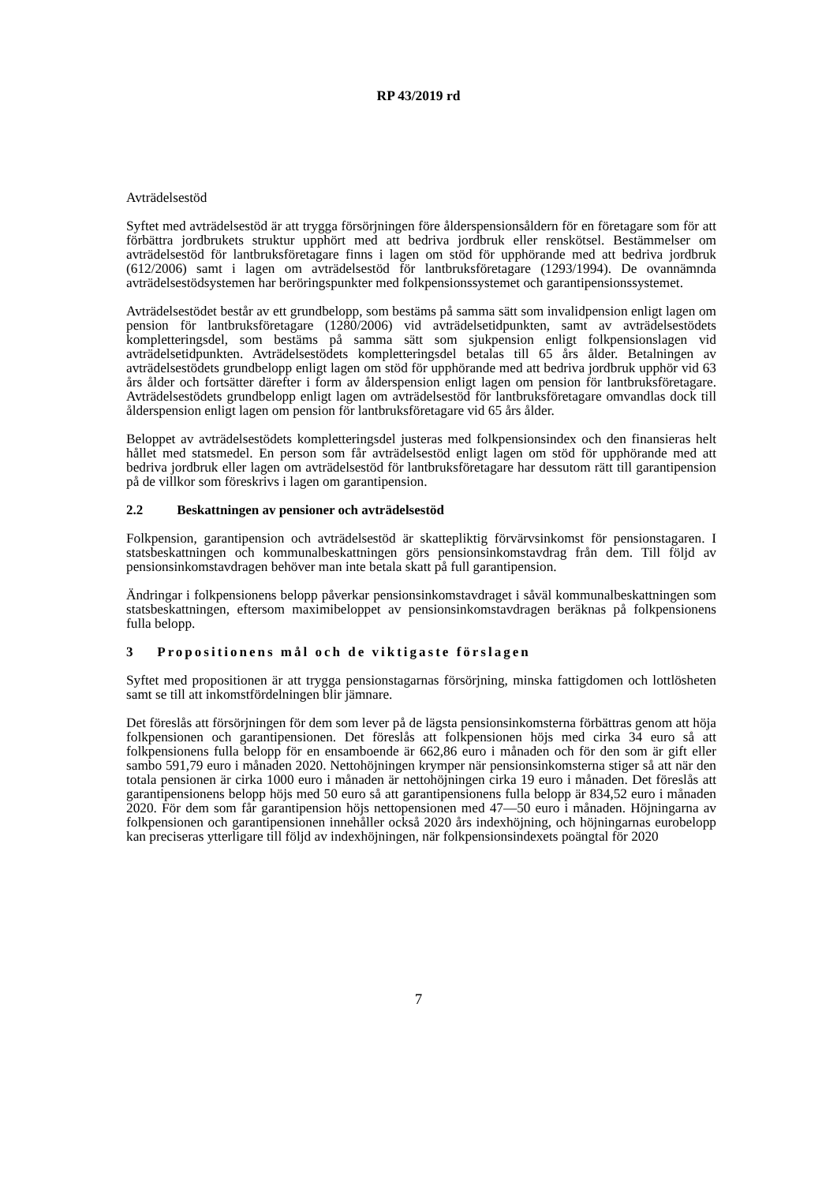RP 43/2019 rd
Avträdelsestöd
Syftet med avträdelsestöd är att trygga försörjningen före ålderspensionsåldern för en företagare som för att förbättra jordbrukets struktur upphört med att bedriva jordbruk eller renskötsel. Bestämmelser om avträdelsestöd för lantbruksföretagare finns i lagen om stöd för upphörande med att bedriva jordbruk (612/2006) samt i lagen om avträdelsestöd för lantbruksföretagare (1293/1994). De ovannämnda avträdelsestödsystemen har beröringspunkter med folkpensionssystemet och garantipensionssystemet.
Avträdelsestödet består av ett grundbelopp, som bestäms på samma sätt som invalidpension enligt lagen om pension för lantbruksföretagare (1280/2006) vid avträdelsetidpunkten, samt av avträdelsestödets kompletteringsdel, som bestäms på samma sätt som sjukpension enligt folkpensionslagen vid avträdelsetidpunkten. Avträdelsestödets kompletteringsdel betalas till 65 års ålder. Betalningen av avträdelsestödets grundbelopp enligt lagen om stöd för upphörande med att bedriva jordbruk upphör vid 63 års ålder och fortsätter därefter i form av ålderspension enligt lagen om pension för lantbruksföretagare. Avträdelsestödets grundbelopp enligt lagen om avträdelsestöd för lantbruksföretagare omvandlas dock till ålderspension enligt lagen om pension för lantbruksföretagare vid 65 års ålder.
Beloppet av avträdelsestödets kompletteringsdel justeras med folkpensionsindex och den finansieras helt hållet med statsmedel. En person som får avträdelsestöd enligt lagen om stöd för upphörande med att bedriva jordbruk eller lagen om avträdelsestöd för lantbruksföretagare har dessutom rätt till garantipension på de villkor som föreskrivs i lagen om garantipension.
2.2 Beskattningen av pensioner och avträdelsestöd
Folkpension, garantipension och avträdelsestöd är skattepliktig förvärvsinkomst för pensionstagaren. I statsbeskattningen och kommunalbeskattningen görs pensionsinkomstavdrag från dem. Till följd av pensionsinkomstavdragen behöver man inte betala skatt på full garantipension.
Ändringar i folkpensionens belopp påverkar pensionsinkomstavdraget i såväl kommunalbeskattningen som statsbeskattningen, eftersom maximibeloppet av pensionsinkomstavdragen beräknas på folkpensionens fulla belopp.
3 Propositionens mål och de viktigaste förslagen
Syftet med propositionen är att trygga pensionstagarnas försörjning, minska fattigdomen och lottlösheten samt se till att inkomstfördelningen blir jämnare.
Det föreslås att försörjningen för dem som lever på de lägsta pensionsinkomsterna förbättras genom att höja folkpensionen och garantipensionen. Det föreslås att folkpensionen höjs med cirka 34 euro så att folkpensionens fulla belopp för en ensamboende är 662,86 euro i månaden och för den som är gift eller sambo 591,79 euro i månaden 2020. Nettohöjningen krymper när pensionsinkomsterna stiger så att när den totala pensionen är cirka 1000 euro i månaden är nettohöjningen cirka 19 euro i månaden. Det föreslås att garantipensionens belopp höjs med 50 euro så att garantipensionens fulla belopp är 834,52 euro i månaden 2020. För dem som får garantipension höjs nettopensionen med 47—50 euro i månaden. Höjningarna av folkpensionen och garantipensionen innehåller också 2020 års indexhöjning, och höjningarnas eurobelopp kan preciseras ytterligare till följd av indexhöjningen, när folkpensionsindexets poängtal för 2020
7